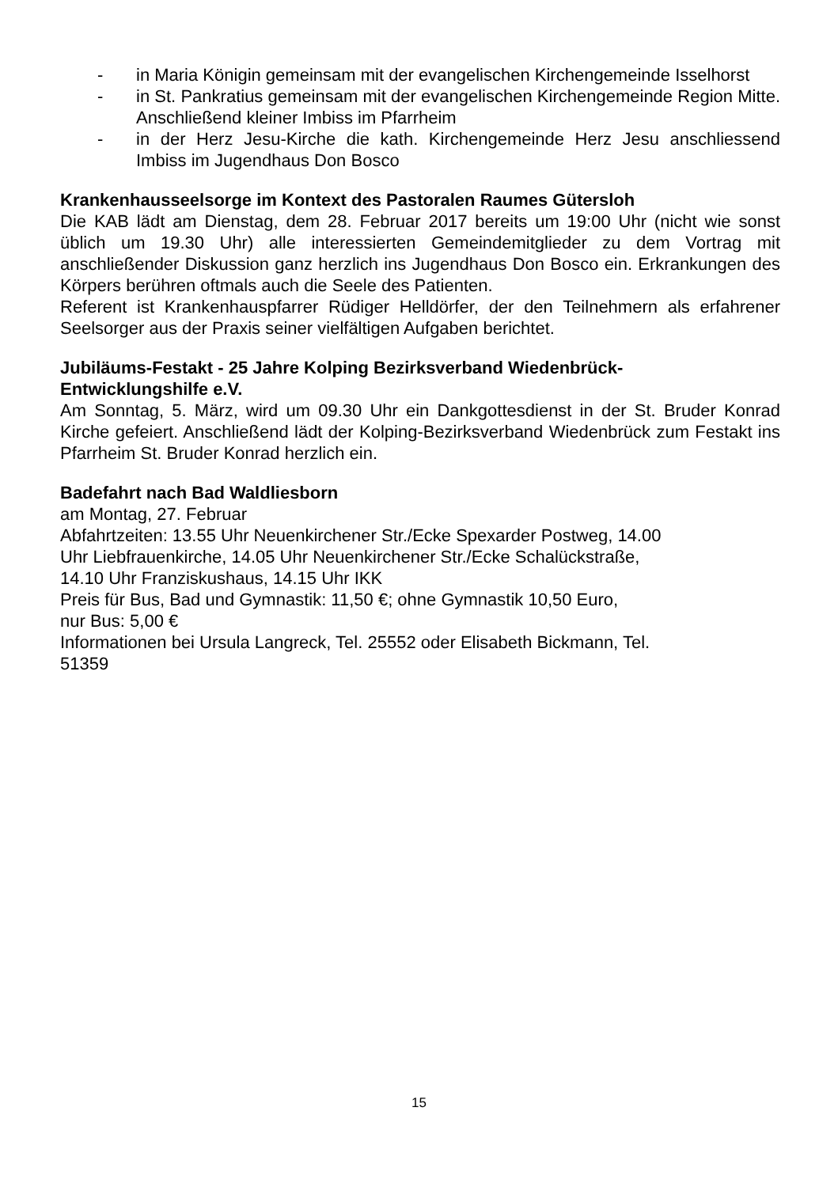- in Maria Königin gemeinsam mit der evangelischen Kirchengemeinde Isselhorst
- in St. Pankratius gemeinsam mit der evangelischen Kirchengemeinde Region Mitte. Anschließend kleiner Imbiss im Pfarrheim
- in der Herz Jesu-Kirche die kath. Kirchengemeinde Herz Jesu anschliessend Imbiss im Jugendhaus Don Bosco
Krankenhausseelsorge im Kontext des Pastoralen Raumes Gütersloh
Die KAB lädt am Dienstag, dem 28. Februar 2017 bereits um 19:00 Uhr (nicht wie sonst üblich um 19.30 Uhr) alle interessierten Gemeindemitglieder zu dem Vortrag mit anschließender Diskussion ganz herzlich ins Jugendhaus Don Bosco ein. Erkrankungen des Körpers berühren oftmals auch die Seele des Patienten.
Referent ist Krankenhauspfarrer Rüdiger Helldörfer, der den Teilnehmern als erfahrener Seelsorger aus der Praxis seiner vielfältigen Aufgaben berichtet.
Jubiläums-Festakt - 25 Jahre Kolping Bezirksverband Wiedenbrück-
Entwicklungshilfe e.V.
Am Sonntag, 5. März, wird um 09.30 Uhr ein Dankgottesdienst in der St. Bruder Konrad Kirche gefeiert. Anschließend lädt der Kolping-Bezirksverband Wiedenbrück zum Festakt ins Pfarrheim St. Bruder Konrad herzlich ein.
Badefahrt nach Bad Waldliesborn
am Montag, 27. Februar
Abfahrtzeiten: 13.55 Uhr Neuenkirchener Str./Ecke Spexarder Postweg, 14.00
Uhr Liebfrauenkirche, 14.05 Uhr Neuenkirchener Str./Ecke Schalückstraße,
14.10 Uhr Franziskushaus, 14.15 Uhr IKK
Preis für Bus, Bad und Gymnastik: 11,50 €; ohne Gymnastik 10,50 Euro,
nur Bus: 5,00 €
Informationen bei Ursula Langreck, Tel. 25552 oder Elisabeth Bickmann, Tel.
51359
15